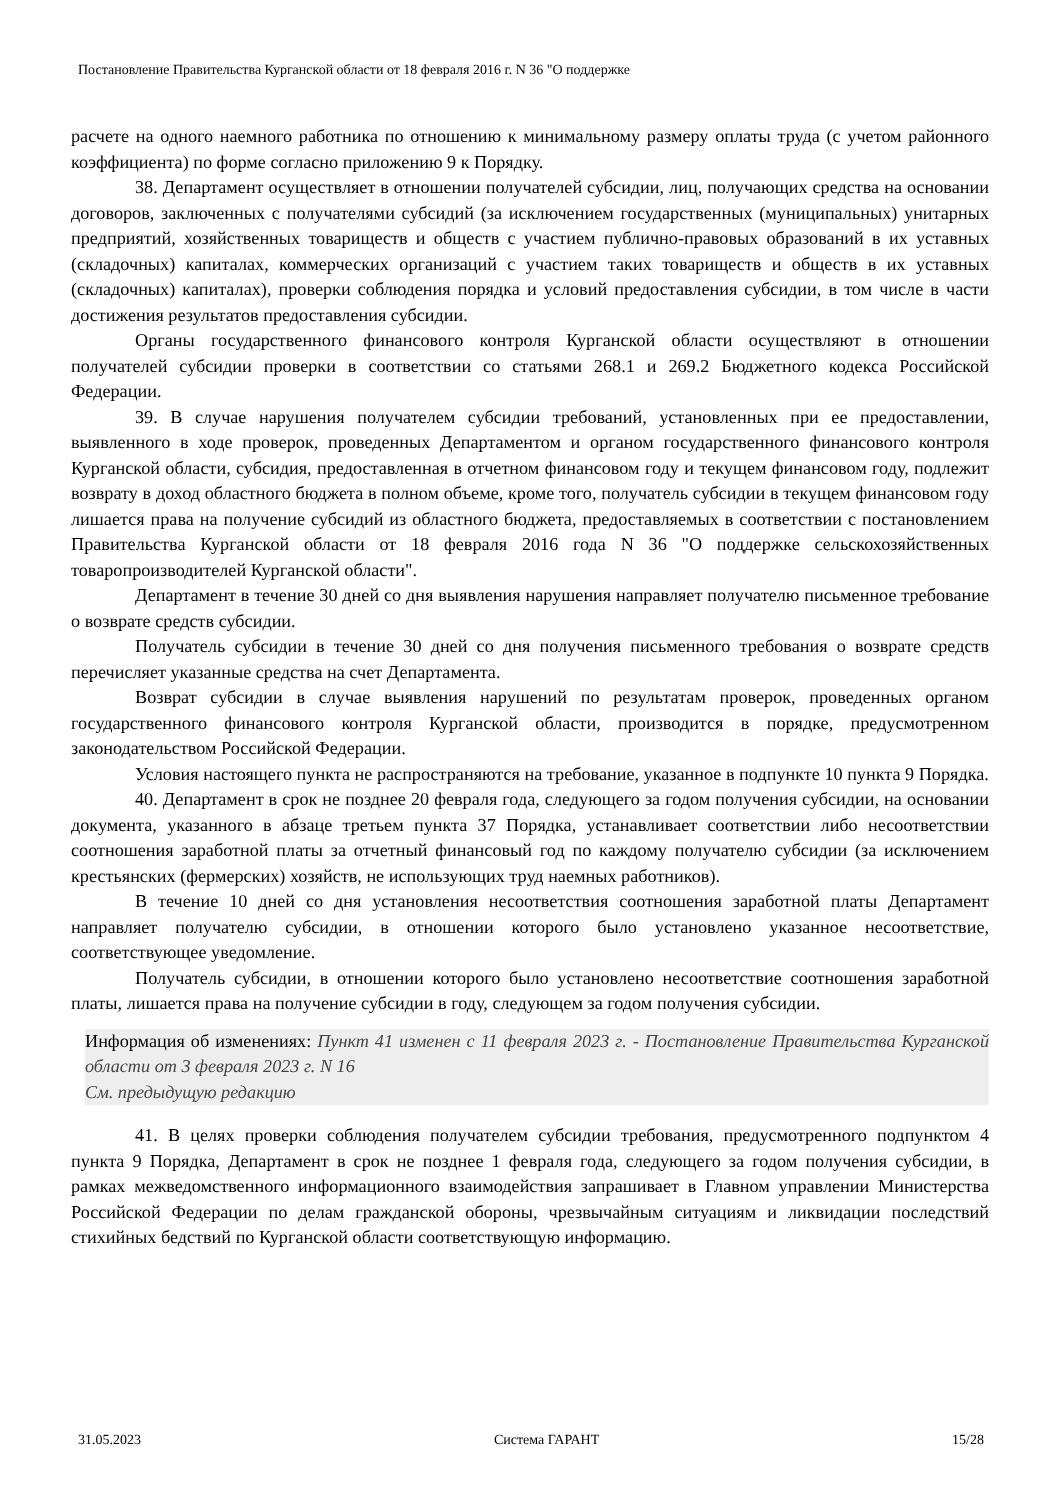Постановление Правительства Курганской области от 18 февраля 2016 г. N 36 "О поддержке
расчете на одного наемного работника по отношению к минимальному размеру оплаты труда (с учетом районного коэффициента) по форме согласно приложению 9 к Порядку.
38. Департамент осуществляет в отношении получателей субсидии, лиц, получающих средства на основании договоров, заключенных с получателями субсидий (за исключением государственных (муниципальных) унитарных предприятий, хозяйственных товариществ и обществ с участием публично-правовых образований в их уставных (складочных) капиталах, коммерческих организаций с участием таких товариществ и обществ в их уставных (складочных) капиталах), проверки соблюдения порядка и условий предоставления субсидии, в том числе в части достижения результатов предоставления субсидии.
Органы государственного финансового контроля Курганской области осуществляют в отношении получателей субсидии проверки в соответствии со статьями 268.1 и 269.2 Бюджетного кодекса Российской Федерации.
39. В случае нарушения получателем субсидии требований, установленных при ее предоставлении, выявленного в ходе проверок, проведенных Департаментом и органом государственного финансового контроля Курганской области, субсидия, предоставленная в отчетном финансовом году и текущем финансовом году, подлежит возврату в доход областного бюджета в полном объеме, кроме того, получатель субсидии в текущем финансовом году лишается права на получение субсидий из областного бюджета, предоставляемых в соответствии с постановлением Правительства Курганской области от 18 февраля 2016 года N 36 "О поддержке сельскохозяйственных товаропроизводителей Курганской области".
Департамент в течение 30 дней со дня выявления нарушения направляет получателю письменное требование о возврате средств субсидии.
Получатель субсидии в течение 30 дней со дня получения письменного требования о возврате средств перечисляет указанные средства на счет Департамента.
Возврат субсидии в случае выявления нарушений по результатам проверок, проведенных органом государственного финансового контроля Курганской области, производится в порядке, предусмотренном законодательством Российской Федерации.
Условия настоящего пункта не распространяются на требование, указанное в подпункте 10 пункта 9 Порядка.
40. Департамент в срок не позднее 20 февраля года, следующего за годом получения субсидии, на основании документа, указанного в абзаце третьем пункта 37 Порядка, устанавливает соответствии либо несоответствии соотношения заработной платы за отчетный финансовый год по каждому получателю субсидии (за исключением крестьянских (фермерских) хозяйств, не использующих труд наемных работников).
В течение 10 дней со дня установления несоответствия соотношения заработной платы Департамент направляет получателю субсидии, в отношении которого было установлено указанное несоответствие, соответствующее уведомление.
Получатель субсидии, в отношении которого было установлено несоответствие соотношения заработной платы, лишается права на получение субсидии в году, следующем за годом получения субсидии.
Информация об изменениях: Пункт 41 изменен с 11 февраля 2023 г. - Постановление Правительства Курганской области от 3 февраля 2023 г. N 16
См. предыдущую редакцию
41. В целях проверки соблюдения получателем субсидии требования, предусмотренного подпунктом 4 пункта 9 Порядка, Департамент в срок не позднее 1 февраля года, следующего за годом получения субсидии, в рамках межведомственного информационного взаимодействия запрашивает в Главном управлении Министерства Российской Федерации по делам гражданской обороны, чрезвычайным ситуациям и ликвидации последствий стихийных бедствий по Курганской области соответствующую информацию.
31.05.2023 Система ГАРАНТ 15/28